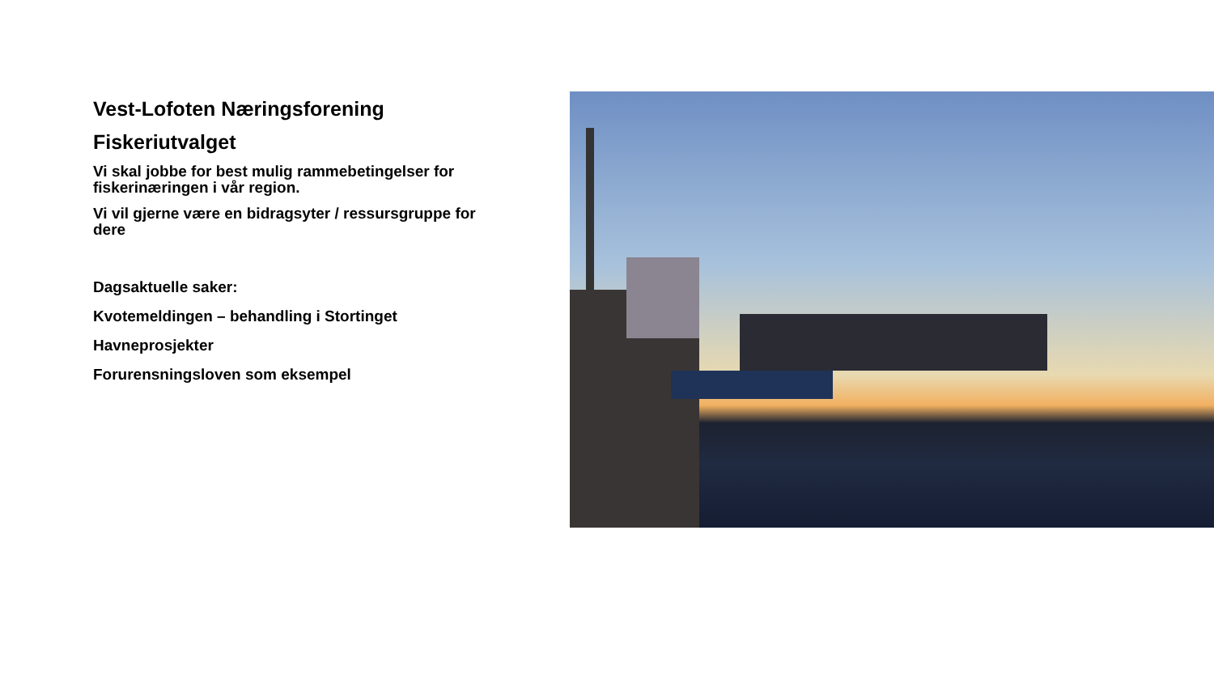Vest-Lofoten Næringsforening
Fiskeriutvalget
Vi skal jobbe for best mulig rammebetingelser for fiskerinæringen i vår region.
Vi vil gjerne være en bidragsyter / ressursgruppe for dere
Dagsaktuelle saker:
Kvotemeldingen – behandling i Stortinget
Havneprosjekter
Forurensningsloven som eksempel